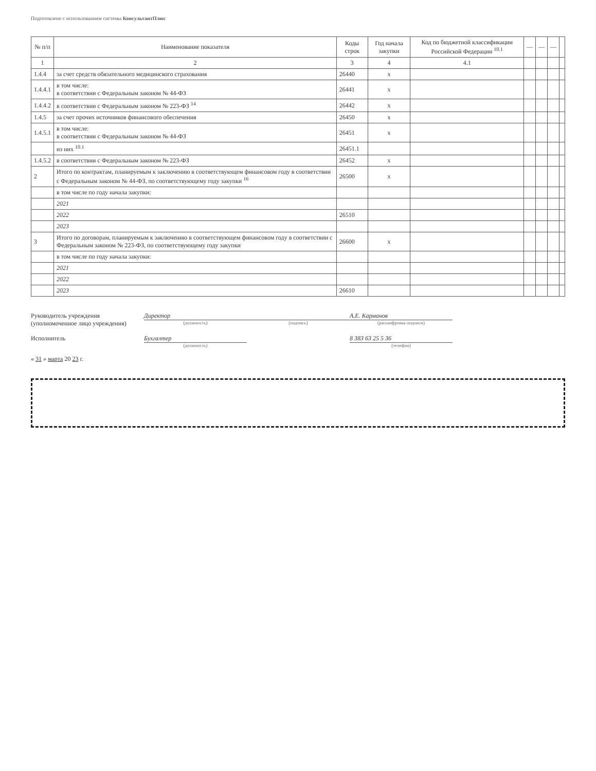Подготовлено с использованием системы КонсультантПлюс
| № п/п | Наименование показателя | Коды строк | Год начала закупки | Код по бюджетной классификации Российской Федерации <sup>10.1</sup> | — | — | — | |
| --- | --- | --- | --- | --- | --- | --- | --- | --- |
| 1 | 2 | 3 | 4 | 4.1 | | | | |
| 1.4.4 | за счет средств обязательного медицинского страхования | 26440 | x | | | | | |
| 1.4.4.1 | в том числе: в соответствии с Федеральным законом № 44-ФЗ | 26441 | x | | | | | |
| 1.4.4.2 | в соответствии с Федеральным законом № 223-ФЗ <sup>14</sup> | 26442 | x | | | | | |
| 1.4.5 | за счет прочих источников финансового обеспечения | 26450 | x | | | | | |
| 1.4.5.1 | в том числе: в соответствии с Федеральным законом № 44-ФЗ | 26451 | x | | | | | |
| | из них <sup>10.1</sup> | 26451.1 | | | | | | |
| 1.4.5.2 | в соответствии с Федеральным законом № 223-ФЗ | 26452 | x | | | | | |
| 2 | Итого по контрактам, планируемым к заключению в соответствующем финансовом году в соответствии с Федеральным законом № 44-ФЗ, по соответствующему году закупки <sup>16</sup> | 26500 | x | | | | | |
| | в том числе по году начала закупки: | | | | | | | |
| | 2021 | | | | | | | |
| | 2022 | 26510 | | | | | | |
| | 2023 | | | | | | | |
| 3 | Итого по договорам, планируемым к заключению в соответствующем финансовом году в соответствии с Федеральным законом № 223-ФЗ, по соответствующему году закупки | 26600 | x | | | | | |
| | в том числе по году начала закупки: | | | | | | | |
| | 2021 | | | | | | | |
| | 2022 | | | | | | | |
| | 2023 | 26610 | | | | | | |
Руководитель учреждения
(уполномоченное лицо учреждения)
Директор
(должность)
(подпись)
А.Е. Карманов
(расшифровка подписи)
Исполнитель
Бухгалтер
(должность)
8 383 63 25 5 36
(телефон)
« 31 » марта 20 23 г.